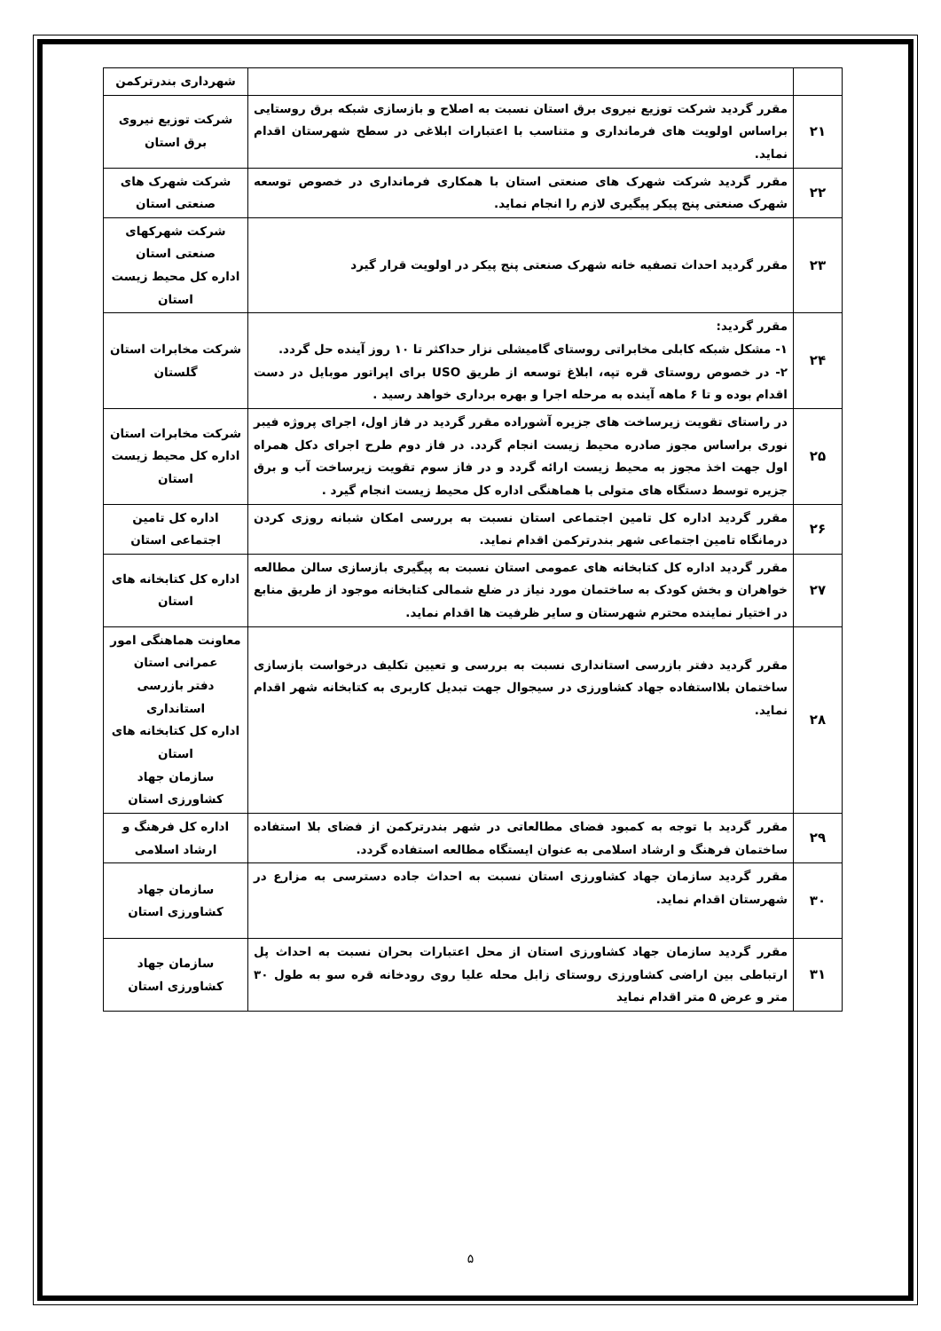| | | شهرداری بندرترکمن |
| ۲۱ | مقرر گردید شرکت توزیع نیروی برق استان نسبت به اصلاح و بازسازی شبکه برق روستایی براساس اولویت های فرمانداری و متناسب با اعتبارات ابلاغی در سطح شهرستان اقدام نماید. | شرکت توزیع نیروی برق استان |
| ۲۲ | مقرر گردید شرکت شهرک های صنعتی استان با همکاری فرمانداری در خصوص توسعه شهرک صنعتی پنج پیکر پیگیری لازم را انجام نماید. | شرکت شهرک های صنعتی استان |
| ۲۳ | مقرر گردید احداث تصفیه خانه شهرک صنعتی پنج پیکر در اولویت قرار گیرد | شرکت شهرکهای صنعتی استان اداره کل محیط زیست استان |
| ۲۴ | مقرر گردید: ۱- مشکل شبکه کابلی مخابراتی روستای گامیشلی نزار حداکثر تا ۱۰ روز آینده حل گردد. ۲- در خصوص روستای قره تپه، ابلاغ توسعه از طریق USO برای اپراتور موبایل در دست اقدام بوده و تا ۶ ماهه آینده به مرحله اجرا و بهره برداری خواهد رسید . | شرکت مخابرات استان گلستان |
| ۲۵ | در راستای تقویت زیرساخت های جزیره آشوراده مقرر گردید در فاز اول، اجرای پروژه فیبر نوری براساس مجوز صادره محیط زیست انجام گردد. در فاز دوم طرح اجرای دکل همراه اول جهت اخذ مجوز به محیط زیست ارائه گردد و در فاز سوم تقویت زیرساخت آب و برق جزیره توسط دستگاه های متولی با هماهنگی اداره کل محیط زیست انجام گیرد . | شرکت مخابرات استان اداره کل محیط زیست استان |
| ۲۶ | مقرر گردید اداره کل تامین اجتماعی استان نسبت به بررسی امکان شبانه روزی کردن درمانگاه تامین اجتماعی شهر بندرترکمن اقدام نماید. | اداره کل تامین اجتماعی استان |
| ۲۷ | مقرر گردید اداره کل کتابخانه های عمومی استان نسبت به پیگیری بازسازی سالن مطالعه خواهران و بخش کودک به ساختمان مورد نیاز در ضلع شمالی کتابخانه موجود از طریق منابع در اختیار نماینده محترم شهرستان و سایر ظرفیت ها اقدام نماید. | اداره کل کتابخانه های استان |
| ۲۸ | مقرر گردید دفتر بازرسی استانداری نسبت به بررسی و تعیین تکلیف درخواست بازسازی ساختمان بلااستفاده جهاد کشاورزی در سیجوال جهت تبدیل کاربری به کتابخانه شهر اقدام نماید. | معاونت هماهنگی امور عمرانی استان دفتر بازرسی استانداری اداره کل کتابخانه های استان سازمان جهاد کشاورزی استان |
| ۲۹ | مقرر گردید با توجه به کمبود فضای مطالعاتی در شهر بندرترکمن از فضای بلا استفاده ساختمان فرهنگ و ارشاد اسلامی به عنوان ایستگاه مطالعه استفاده گردد. | اداره کل فرهنگ و ارشاد اسلامی |
| ۳۰ | مقرر گردید سازمان جهاد کشاورزی استان نسبت به احداث جاده دسترسی به مزارع در شهرستان اقدام نماید. | سازمان جهاد کشاورزی استان |
| ۳۱ | مقرر گردید سازمان جهاد کشاورزی استان از محل اعتبارات بحران نسبت به احداث پل ارتباطی بین اراضی کشاورزی روستای زابل محله علیا روی رودخانه قره سو به طول ۳۰ متر و عرض ۵ متر اقدام نماید | سازمان جهاد کشاورزی استان |
۵